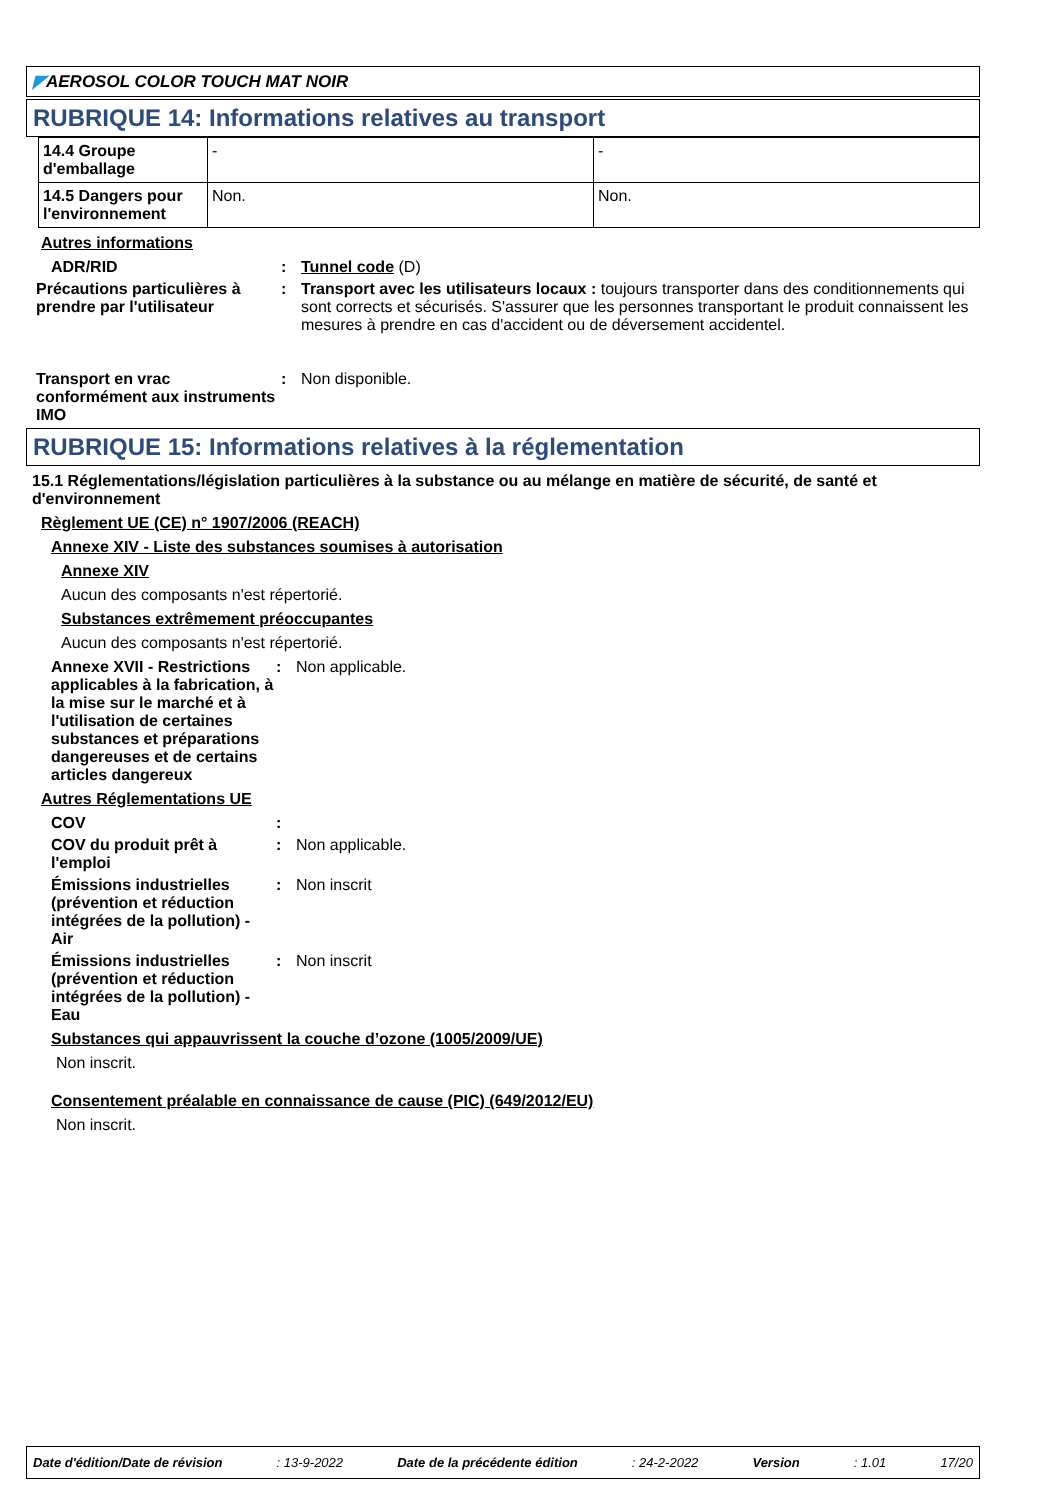◤AEROSOL COLOR TOUCH MAT NOIR
RUBRIQUE 14: Informations relatives au transport
| 14.4 Groupe d'emballage | - | - |
| 14.5 Dangers pour l'environnement | Non. | Non. |
Autres informations
ADR/RID : Tunnel code (D)
Précautions particulières à prendre par l'utilisateur
: Transport avec les utilisateurs locaux : toujours transporter dans des conditionnements qui sont corrects et sécurisés. S'assurer que les personnes transportant le produit connaissent les mesures à prendre en cas d'accident ou de déversement accidentel.
Transport en vrac conformément aux instruments IMO
: Non disponible.
RUBRIQUE 15: Informations relatives à la réglementation
15.1 Réglementations/législation particulières à la substance ou au mélange en matière de sécurité, de santé et d'environnement
Règlement UE (CE) n° 1907/2006 (REACH)
Annexe XIV - Liste des substances soumises à autorisation
Annexe XIV
Aucun des composants n'est répertorié.
Substances extrêmement préoccupantes
Aucun des composants n'est répertorié.
Annexe XVII - Restrictions applicables à la fabrication, à la mise sur le marché et à l'utilisation de certaines substances et préparations dangereuses et de certains articles dangereux
: Non applicable.
Autres Réglementations UE
COV :
COV du produit prêt à l'emploi
: Non applicable.
Émissions industrielles (prévention et réduction intégrées de la pollution) - Air
: Non inscrit
Émissions industrielles (prévention et réduction intégrées de la pollution) - Eau
: Non inscrit
Substances qui appauvrissent la couche d’ozone (1005/2009/UE)
Non inscrit.
Consentement préalable en connaissance de cause (PIC) (649/2012/EU)
Non inscrit.
Date d'édition/Date de révision: 13-9-2022 Date de la précédente édition: 24-2-2022 Version: 1.01 17/20